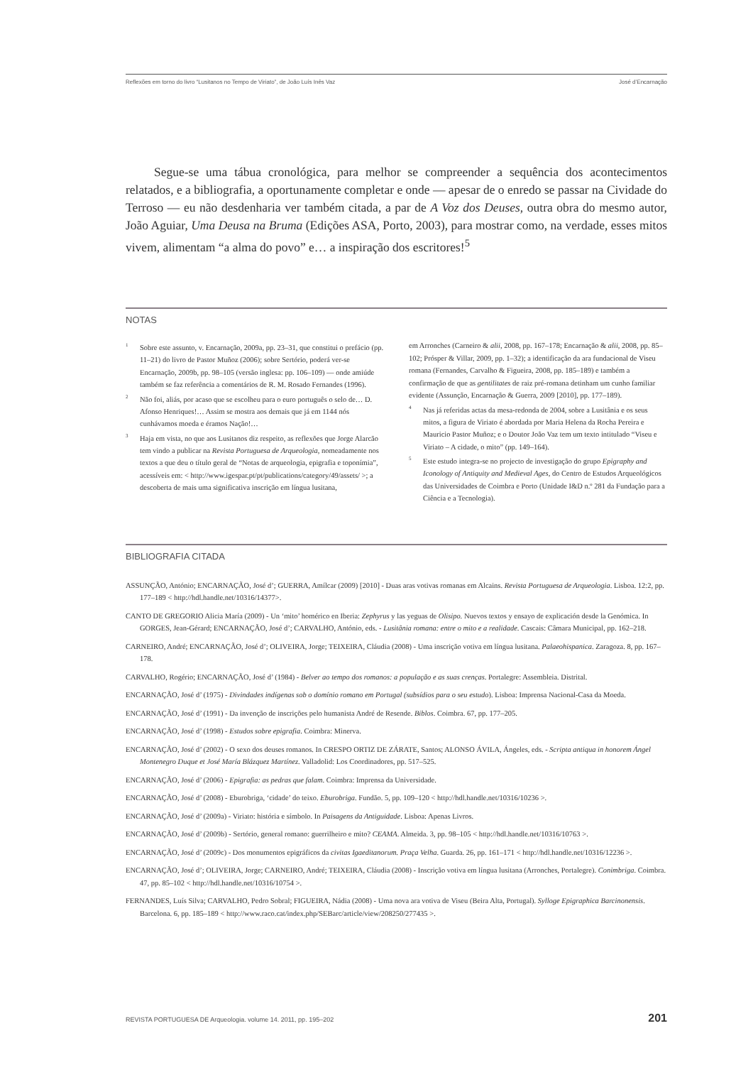Reflexões em torno do livro “Lusitanos no Tempo de Viriato”, de João Luís Inês Vaz José d’Encarnação
Segue-se uma tábua cronológica, para melhor se compreender a sequência dos acontecimentos relatados, e a bibliografia, a oportunamente completar e onde — apesar de o enredo se passar na Cividade do Terroso — eu não desdenharia ver também citada, a par de A Voz dos Deuses, outra obra do mesmo autor, João Aguiar, Uma Deusa na Bruma (Edições ASA, Porto, 2003), para mostrar como, na verdade, esses mitos vivem, alimentam “a alma do povo” e… a inspiração dos escritores!<sup>5</sup>
NOTAS
<sup>1</sup> Sobre este assunto, v. Encarnação, 2009a, pp. 23–31, que constitui o prefácio (pp. 11–21) do livro de Pastor Muñoz (2006); sobre Sertório, poderá ver-se Encarnação, 2009b, pp. 98–105 (versão inglesa: pp. 106–109) — onde amiúde também se faz referência a comentários de R. M. Rosado Fernandes (1996).
<sup>2</sup> Não foi, aliás, por acaso que se escolheu para o euro português o selo de… D. Afonso Henriques!… Assim se mostra aos demais que já em 1144 nós cunhávamos moeda e éramos Nação!…
<sup>3</sup> Haja em vista, no que aos Lusitanos diz respeito, as reflexões que Jorge Alarcão tem vindo a publicar na Revista Portuguesa de Arqueologia, nomeadamente nos textos a que deu o título geral de “Notas de arqueologia, epigrafia e toponímia”, acessíveis em: < http://www.igespar.pt/pt/publications/category/49/assets/ >; a descoberta de mais uma significativa inscrição em língua lusitana,
em Arronches (Carneiro & alii, 2008, pp. 167–178; Encarnação & alii, 2008, pp. 85–102; Prósper & Villar, 2009, pp. 1–32); a identificação da ara fundacional de Viseu romana (Fernandes, Carvalho & Figueira, 2008, pp. 185–189) e também a confirmação de que as gentilitates de raiz pré-romana detinham um cunho familiar evidente (Assunção, Encarnação & Guerra, 2009 [2010], pp. 177–189).
<sup>4</sup> Nas já referidas actas da mesa-redonda de 2004, sobre a Lusitânia e os seus mitos, a figura de Viriato é abordada por Maria Helena da Rocha Pereira e Mauricio Pastor Muñoz; e o Doutor João Vaz tem um texto intitulado “Viseu e Viriato – A cidade, o mito” (pp. 149–164).
<sup>5</sup> Este estudo integra-se no projecto de investigação do grupo Epigraphy and Iconology of Antiquity and Medieval Ages, do Centro de Estudos Arqueológicos das Universidades de Coimbra e Porto (Unidade I&D n.º 281 da Fundação para a Ciência e a Tecnologia).
BIBLIOGRAFIA CITADA
ASSUNÇÃO, António; ENCARNAÇÃO, José d’; GUERRA, Amílcar (2009) [2010] - Duas aras votivas romanas em Alcains. Revista Portuguesa de Arqueologia. Lisboa. 12:2, pp. 177–189 < http://hdl.handle.net/10316/14377>.
CANTO DE GREGORIO Alicia María (2009) - Un ‘mito’ homérico en Iberia: Zephyrus y las yeguas de Olisipo. Nuevos textos y ensayo de explicación desde la Genómica. In GORGES, Jean-Gérard; ENCARNAÇÃO, José d’; CARVALHO, António, eds. - Lusitânia romana: entre o mito e a realidade. Cascais: Câmara Municipal, pp. 162–218.
CARNEIRO, André; ENCARNAÇÃO, José d’; OLIVEIRA, Jorge; TEIXEIRA, Cláudia (2008) - Uma inscrição votiva em língua lusitana. Palaeohispanica. Zaragoza. 8, pp. 167–178.
CARVALHO, Rogério; ENCARNAÇÃO, José d’ (1984) - Belver ao tempo dos romanos: a população e as suas crenças. Portalegre: Assembleia. Distrital.
ENCARNAÇÃO, José d’ (1975) - Divindades indígenas sob o domínio romano em Portugal (subsídios para o seu estudo). Lisboa: Imprensa Nacional-Casa da Moeda.
ENCARNAÇÃO, José d’ (1991) - Da invenção de inscrições pelo humanista André de Resende. Biblos. Coimbra. 67, pp. 177–205.
ENCARNAÇÃO, José d’ (1998) - Estudos sobre epigrafia. Coimbra: Minerva.
ENCARNAÇÃO, José d’ (2002) - O sexo dos deuses romanos. In CRESPO ORTIZ DE ZÁRATE, Santos; ALONSO ÁVILA, Ángeles, eds. - Scripta antiqua in honorem Ángel Montenegro Duque et José María Blázquez Martínez. Valladolid: Los Coordinadores, pp. 517–525.
ENCARNAÇÃO, José d’ (2006) - Epigrafia: as pedras que falam. Coimbra: Imprensa da Universidade.
ENCARNAÇÃO, José d’ (2008) - Eburobriga, ‘cidade’ do teixo. Eburobriga. Fundão. 5, pp. 109–120 < http://hdl.handle.net/10316/10236 >.
ENCARNAÇÃO, José d’ (2009a) - Viriato: história e símbolo. In Paisagens da Antiguidade. Lisboa: Apenas Livros.
ENCARNAÇÃO, José d’ (2009b) - Sertório, general romano: guerrilheiro e mito? CEAMA. Almeida. 3, pp. 98–105 < http://hdl.handle.net/10316/10763 >.
ENCARNAÇÃO, José d’ (2009c) - Dos monumentos epigráficos da civitas Igaeditanorum. Praça Velha. Guarda. 26, pp. 161–171 < http://hdl.handle.net/10316/12236 >.
ENCARNAÇÃO, José d’; OLIVEIRA, Jorge; CARNEIRO, André; TEIXEIRA, Cláudia (2008) - Inscrição votiva em língua lusitana (Arronches, Portalegre). Conimbriga. Coimbra. 47, pp. 85–102 < http://hdl.handle.net/10316/10754 >.
FERNANDES, Luís Silva; CARVALHO, Pedro Sobral; FIGUEIRA, Nádia (2008) - Uma nova ara votiva de Viseu (Beira Alta, Portugal). Sylloge Epigraphica Barcinonensis. Barcelona. 6, pp. 185–189 < http://www.raco.cat/index.php/SEBarc/article/view/208250/277435 >.
REVISTA PORTUGUESA DE Arqueologia. volume 14. 2011, pp. 195–202 201